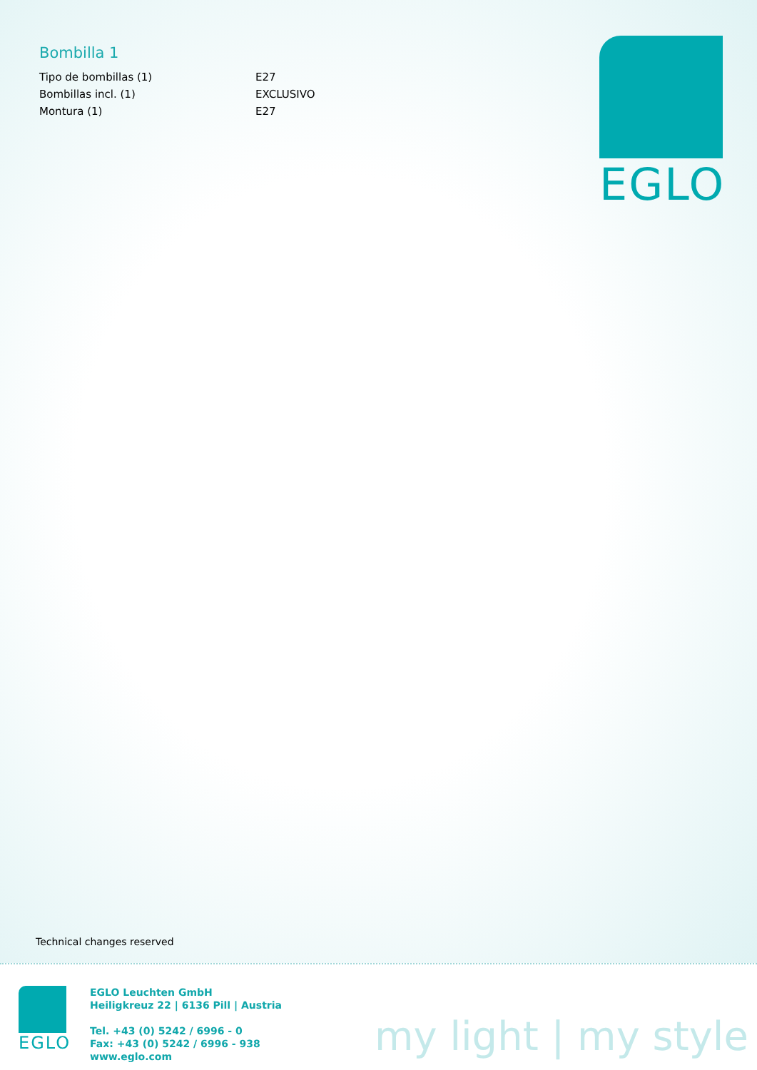Bombilla 1
| Tipo de bombillas (1) | E27 |
| Bombillas incl. (1) | EXCLUSIVO |
| Montura (1) | E27 |
EGLO
Technical changes reserved
EGLO
EGLO Leuchten GmbH
Heiligkreuz 22 | 6136 Pill | Austria
Tel. +43 (0) 5242 / 6996 - 0
Fax: +43 (0) 5242 / 6996 - 938
www.eglo.com
my light | my style